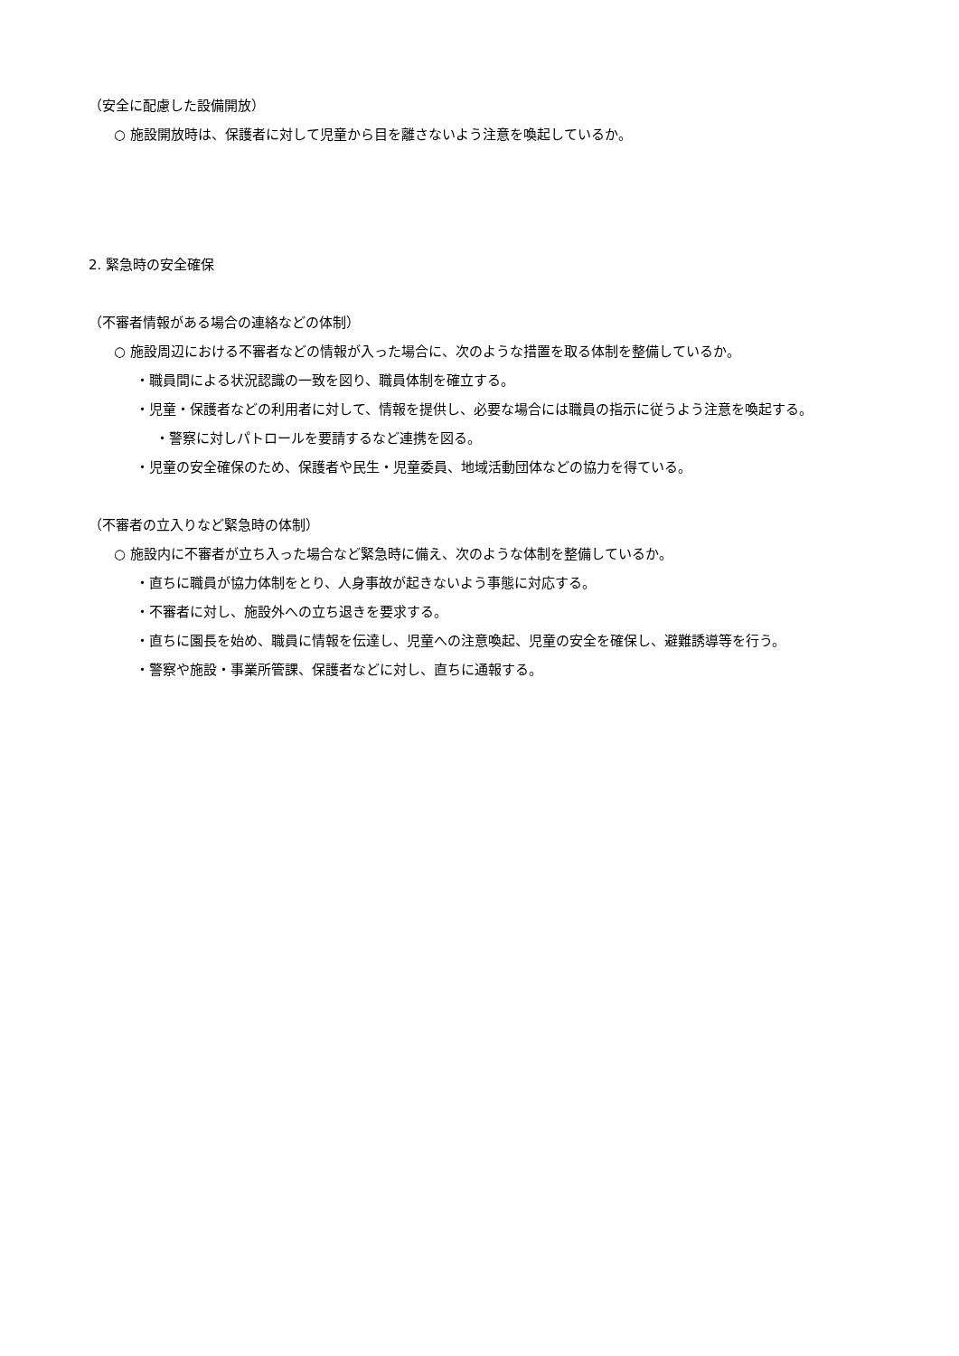（安全に配慮した設備開放）
○ 施設開放時は、保護者に対して児童から目を離さないよう注意を喚起しているか。
2. 緊急時の安全確保
（不審者情報がある場合の連絡などの体制）
○ 施設周辺における不審者などの情報が入った場合に、次のような措置を取る体制を整備しているか。
・職員間による状況認識の一致を図り、職員体制を確立する。
・児童・保護者などの利用者に対して、情報を提供し、必要な場合には職員の指示に従うよう注意を喚起する。
・警察に対しパトロールを要請するなど連携を図る。
・児童の安全確保のため、保護者や民生・児童委員、地域活動団体などの協力を得ている。
（不審者の立入りなど緊急時の体制）
○ 施設内に不審者が立ち入った場合など緊急時に備え、次のような体制を整備しているか。
・直ちに職員が協力体制をとり、人身事故が起きないよう事態に対応する。
・不審者に対し、施設外への立ち退きを要求する。
・直ちに園長を始め、職員に情報を伝達し、児童への注意喚起、児童の安全を確保し、避難誘導等を行う。
・警察や施設・事業所管課、保護者などに対し、直ちに通報する。